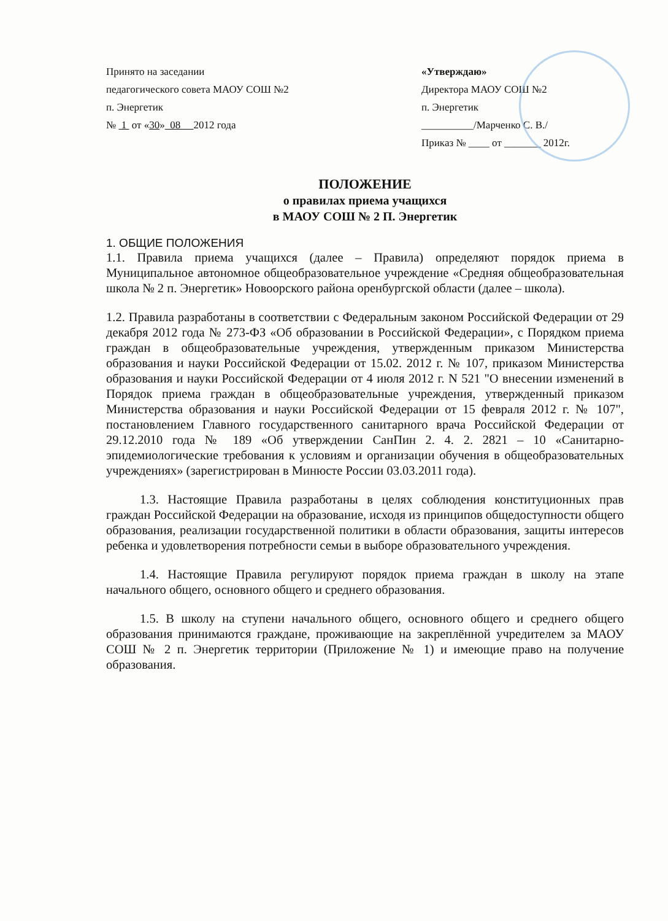Принято на заседании
педагогического совета МАОУ СОШ №2
п. Энергетик
№ 1 от «30» 08 2012 года
«Утверждаю»
Директора МАОУ СОШ №2
п. Энергетик
__________/Марченко С. В./
Приказ № ____ от _______ 2012г.
ПОЛОЖЕНИЕ
о правилах приема учащихся
в МАОУ СОШ № 2 П. Энергетик
1. ОБЩИЕ ПОЛОЖЕНИЯ
1.1. Правила приема учащихся (далее – Правила) определяют порядок приема в Муниципальное автономное общеобразовательное учреждение «Средняя общеобразовательная школа № 2 п. Энергетик» Новоорского района оренбургской области (далее – школа).
1.2. Правила разработаны в соответствии с Федеральным законом Российской Федерации от 29 декабря 2012 года № 273-ФЗ «Об образовании в Российской Федерации», с Порядком приема граждан в общеобразовательные учреждения, утвержденным приказом Министерства образования и науки Российской Федерации от 15.02. 2012 г. № 107, приказом Министерства образования и науки Российской Федерации от 4 июля 2012 г. N 521 "О внесении изменений в Порядок приема граждан в общеобразовательные учреждения, утвержденный приказом Министерства образования и науки Российской Федерации от 15 февраля 2012 г. № 107", постановлением Главного государственного санитарного врача Российской Федерации от 29.12.2010 года № 189 «Об утверждении СанПин 2. 4. 2. 2821 – 10 «Санитарно-эпидемиологические требования к условиям и организации обучения в общеобразовательных учреждениях» (зарегистрирован в Минюсте России 03.03.2011 года).
1.3. Настоящие Правила разработаны в целях соблюдения конституционных прав граждан Российской Федерации на образование, исходя из принципов общедоступности общего образования, реализации государственной политики в области образования, защиты интересов ребенка и удовлетворения потребности семьи в выборе образовательного учреждения.
1.4. Настоящие Правила регулируют порядок приема граждан в школу на этапе начального общего, основного общего и среднего образования.
1.5. В школу на ступени начального общего, основного общего и среднего общего образования принимаются граждане, проживающие на закреплённой учредителем за МАОУ СОШ № 2 п. Энергетик территории (Приложение № 1) и имеющие право на получение образования.